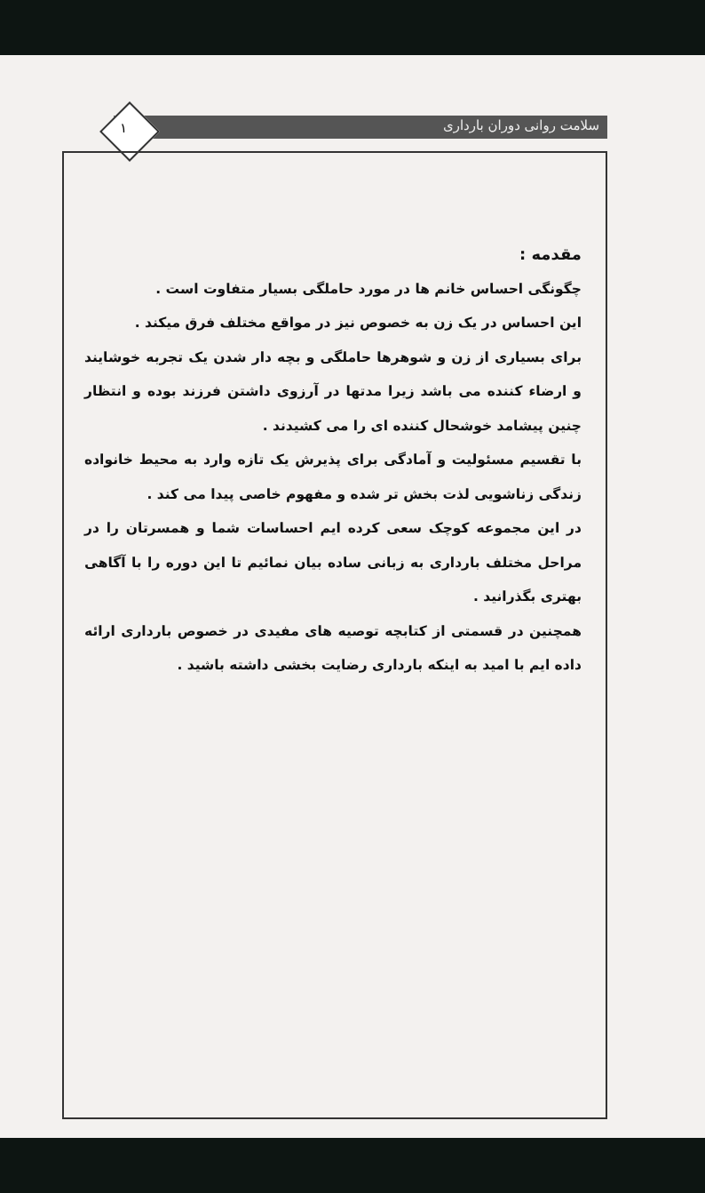سلامت روانی دوران بارداری ۱
مقدمه :
چگونگی احساس خانم ها در مورد حاملگی بسیار متفاوت است .
این احساس در یک زن به خصوص نیز در مواقع مختلف فرق میکند .
برای بسیاری از زن و شوهرها حاملگی و بچه دار شدن یک تجربه خوشایند و ارضاء کننده می باشد زیرا مدتها در آرزوی داشتن فرزند بوده و انتظار چنین پیشامد خوشحال کننده ای را می کشیدند .
با تقسیم مسئولیت و آمادگی برای پذیرش یک تازه وارد به محیط خانواده زندگی زناشویی لذت بخش تر شده و مفهوم خاصی پیدا می کند .
در این مجموعه کوچک سعی کرده ایم احساسات شما و همسرتان را در مراحل مختلف بارداری به زبانی ساده بیان نمائیم تا این دوره را با آگاهی بهتری بگذرانید .
همچنین در قسمتی از کتابچه توصیه های مفیدی در خصوص بارداری ارائه داده ایم با امید به اینکه بارداری رضایت بخشی داشته باشید .